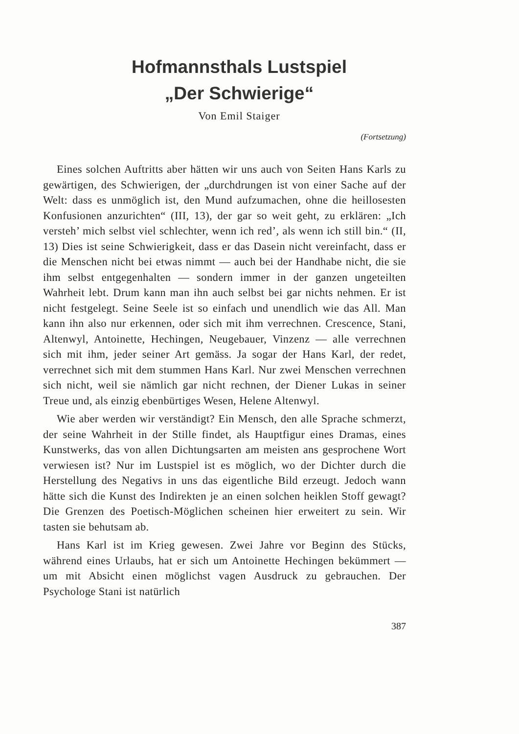Hofmannsthals Lustspiel
„Der Schwierige“
Von Emil Staiger
(Fortsetzung)
Eines solchen Auftritts aber hätten wir uns auch von Seiten Hans Karls zu gewärtigen, des Schwierigen, der „durchdrungen ist von einer Sache auf der Welt: dass es unmöglich ist, den Mund aufzumachen, ohne die heillosesten Konfusionen anzurichten“ (III, 13), der gar so weit geht, zu erklären: „Ich versteh’ mich selbst viel schlechter, wenn ich red’, als wenn ich still bin.“ (II, 13) Dies ist seine Schwierigkeit, dass er das Dasein nicht vereinfacht, dass er die Menschen nicht bei etwas nimmt — auch bei der Handhabe nicht, die sie ihm selbst entgegenhalten — sondern immer in der ganzen ungeteilten Wahrheit lebt. Drum kann man ihn auch selbst bei gar nichts nehmen. Er ist nicht festgelegt. Seine Seele ist so einfach und unendlich wie das All. Man kann ihn also nur erkennen, oder sich mit ihm verrechnen. Crescence, Stani, Altenwyl, Antoinette, Hechingen, Neugebauer, Vinzenz — alle verrechnen sich mit ihm, jeder seiner Art gemäss. Ja sogar der Hans Karl, der redet, verrechnet sich mit dem stummen Hans Karl. Nur zwei Menschen verrechnen sich nicht, weil sie nämlich gar nicht rechnen, der Diener Lukas in seiner Treue und, als einzig ebenbürtiges Wesen, Helene Altenwyl.
Wie aber werden wir verständigt? Ein Mensch, den alle Sprache schmerzt, der seine Wahrheit in der Stille findet, als Hauptfigur eines Dramas, eines Kunstwerks, das von allen Dichtungsarten am meisten ans gesprochene Wort verwiesen ist? Nur im Lustspiel ist es möglich, wo der Dichter durch die Herstellung des Negativs in uns das eigentliche Bild erzeugt. Jedoch wann hätte sich die Kunst des Indirekten je an einen solchen heiklen Stoff gewagt? Die Grenzen des Poetisch-Möglichen scheinen hier erweitert zu sein. Wir tasten sie behutsam ab.
Hans Karl ist im Krieg gewesen. Zwei Jahre vor Beginn des Stücks, während eines Urlaubs, hat er sich um Antoinette Hechingen bekümmert — um mit Absicht einen möglichst vagen Ausdruck zu gebrauchen. Der Psychologe Stani ist natürlich
387